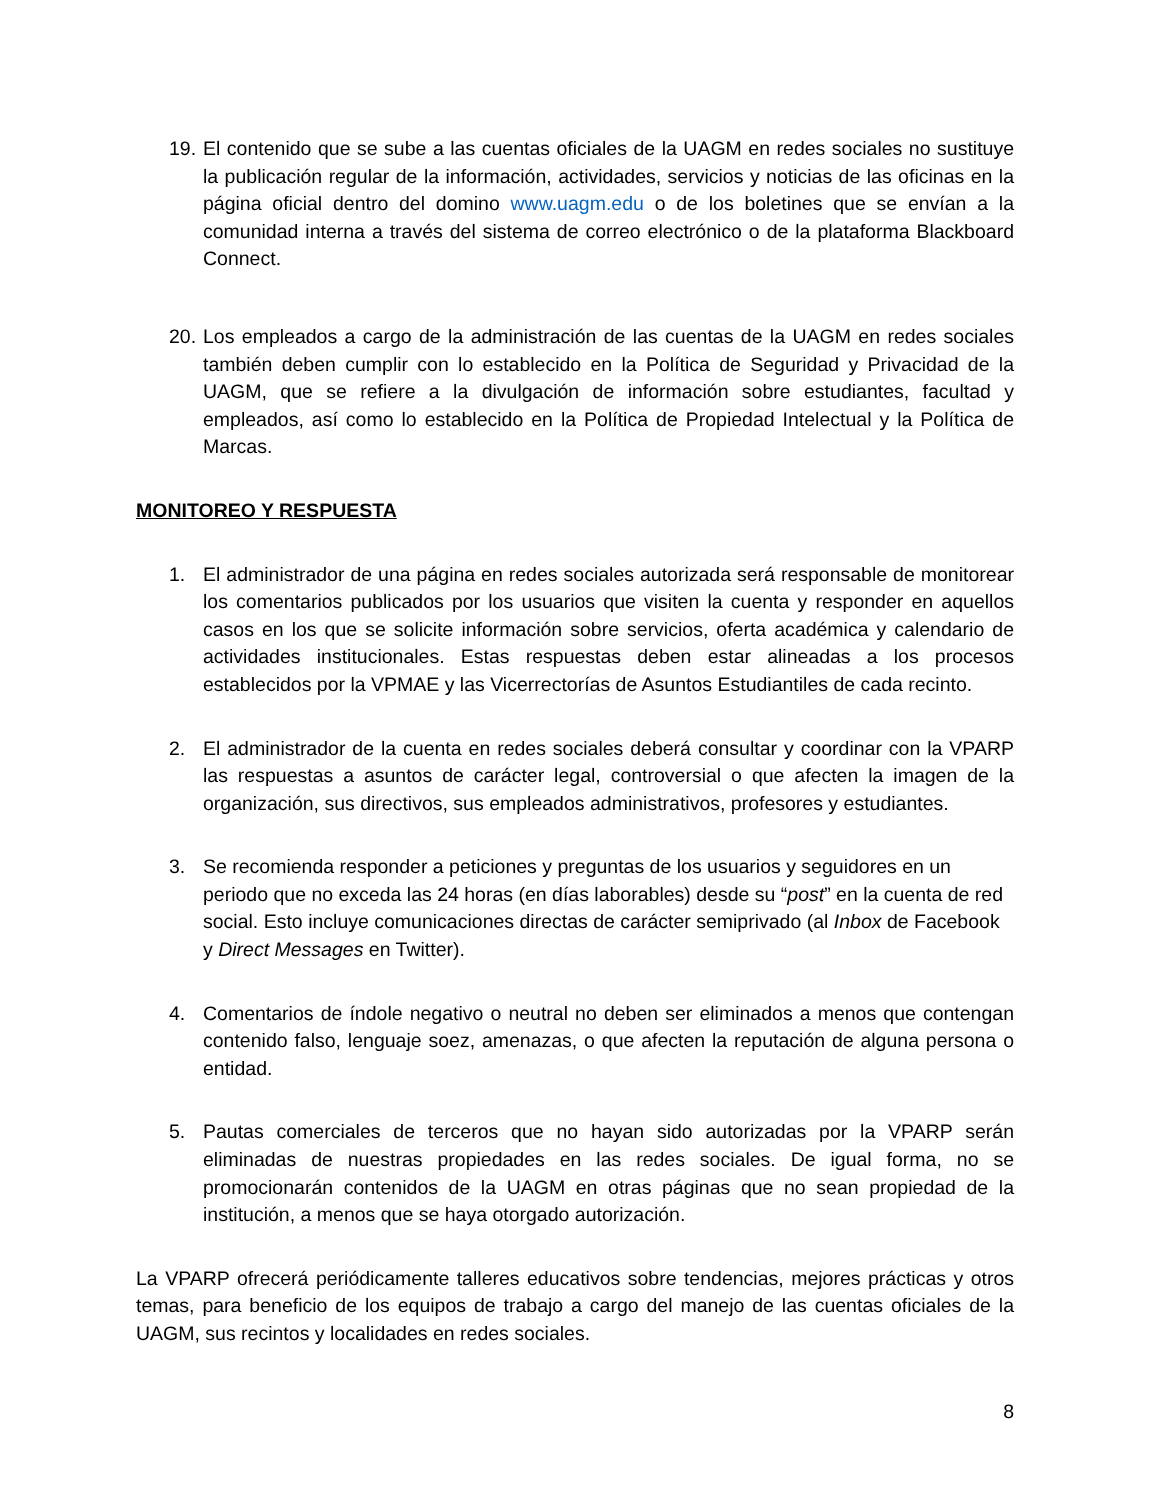19.
El contenido que se sube a las cuentas oficiales de la UAGM en redes sociales no sustituye la publicación regular de la información, actividades, servicios y noticias de las oficinas en la página oficial dentro del domino www.uagm.edu o de los boletines que se envían a la comunidad interna a través del sistema de correo electrónico o de la plataforma Blackboard Connect.
20.
Los empleados a cargo de la administración de las cuentas de la UAGM en redes sociales también deben cumplir con lo establecido en la Política de Seguridad y Privacidad de la UAGM, que se refiere a la divulgación de información sobre estudiantes, facultad y empleados, así como lo establecido en la Política de Propiedad Intelectual y la Política de Marcas.
MONITOREO Y RESPUESTA
1. El administrador de una página en redes sociales autorizada será responsable de monitorear los comentarios publicados por los usuarios que visiten la cuenta y responder en aquellos casos en los que se solicite información sobre servicios, oferta académica y calendario de actividades institucionales. Estas respuestas deben estar alineadas a los procesos establecidos por la VPMAE y las Vicerrectorías de Asuntos Estudiantiles de cada recinto.
2. El administrador de la cuenta en redes sociales deberá consultar y coordinar con la VPARP las respuestas a asuntos de carácter legal, controversial o que afecten la imagen de la organización, sus directivos, sus empleados administrativos, profesores y estudiantes.
3. Se recomienda responder a peticiones y preguntas de los usuarios y seguidores en un periodo que no exceda las 24 horas (en días laborables) desde su “post” en la cuenta de red social. Esto incluye comunicaciones directas de carácter semiprivado (al Inbox de Facebook y Direct Messages en Twitter).
4. Comentarios de índole negativo o neutral no deben ser eliminados a menos que contengan contenido falso, lenguaje soez, amenazas, o que afecten la reputación de alguna persona o entidad.
5. Pautas comerciales de terceros que no hayan sido autorizadas por la VPARP serán eliminadas de nuestras propiedades en las redes sociales. De igual forma, no se promocionarán contenidos de la UAGM en otras páginas que no sean propiedad de la institución, a menos que se haya otorgado autorización.
La VPARP ofrecerá periódicamente talleres educativos sobre tendencias, mejores prácticas y otros temas, para beneficio de los equipos de trabajo a cargo del manejo de las cuentas oficiales de la UAGM, sus recintos y localidades en redes sociales.
8